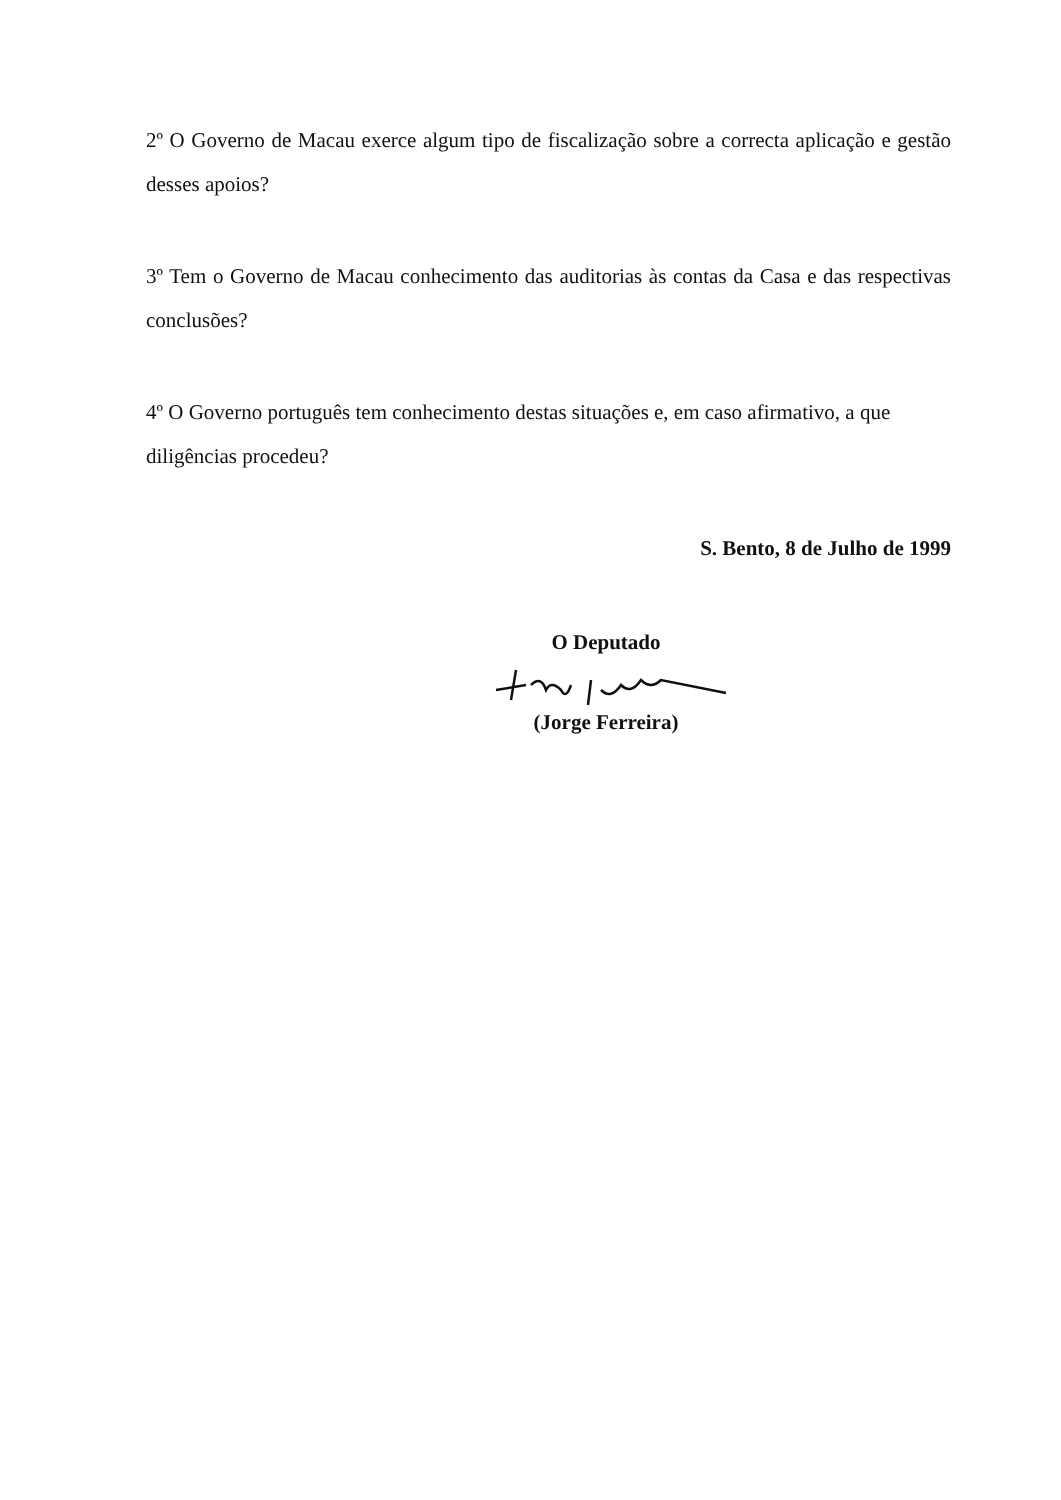2º O Governo de Macau exerce algum tipo de fiscalização sobre a correcta aplicação e gestão desses apoios?
3º Tem o Governo de Macau conhecimento das auditorias às contas da Casa e das respectivas conclusões?
4º O Governo português tem conhecimento destas situações e, em caso afirmativo, a que diligências procedeu?
S. Bento, 8 de Julho de 1999
O Deputado
(Jorge Ferreira)